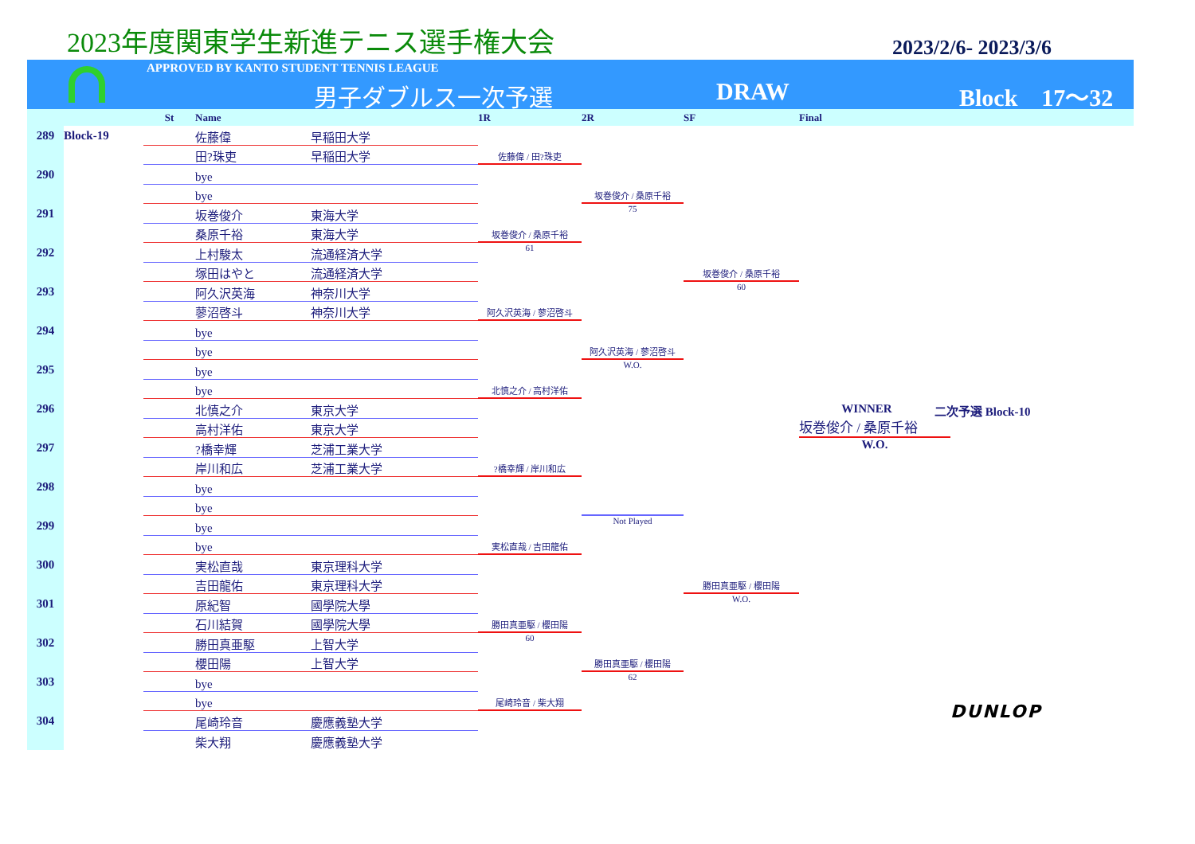2023年度関東学生新進テニス選手権大会
2023/2/6- 2023/3/6
APPROVED BY KANTO STUDENT TENNIS LEAGUE
男子ダブルス一次予選 DRAW Block　17〜32
St Name 1R 2R SF Final
289
Block-19
290
291
292
293
294
295
296
297
298
299
300
301
302
303
304
佐藤偉 早稲田大学
田?珠吏 早稲田大学
bye
bye
坂巻俊介 東海大学
桑原千裕 東海大学
上村駿太 流通経済大学
塚田はやと 流通経済大学
阿久沢英海 神奈川大学
蓼沼啓斗 神奈川大学
bye
bye
bye
bye
北慎之介 東京大学
高村洋佑 東京大学
?橋幸輝 芝浦工業大学
岸川和広 芝浦工業大学
bye
bye
bye
bye
実松直哉 東京理科大学
吉田龍佑 東京理科大学
原紀智 國學院大學
石川結賀 國學院大學
勝田真亜駆 上智大学
櫻田陽 上智大学
bye
bye
尾崎玲音 慶應義塾大学
柴大翔 慶應義塾大学
佐藤偉 / 田?珠吏
坂巻俊介 / 桑原千裕
61
阿久沢英海 / 蓼沼啓斗
北慎之介 / 高村洋佑
?橋幸輝 / 岸川和広
実松直哉 / 吉田龍佑
勝田真亜駆 / 櫻田陽
60
尾崎玲音 / 柴大翔
坂巻俊介 / 桑原千裕
75
阿久沢英海 / 蓼沼啓斗
W.O.
Not Played
勝田真亜駆 / 櫻田陽
62
坂巻俊介 / 桑原千裕
60
勝田真亜駆 / 櫻田陽
W.O.
WINNER 二次予選 Block-10
坂巻俊介 / 桑原千裕
W.O.
DUNLOP